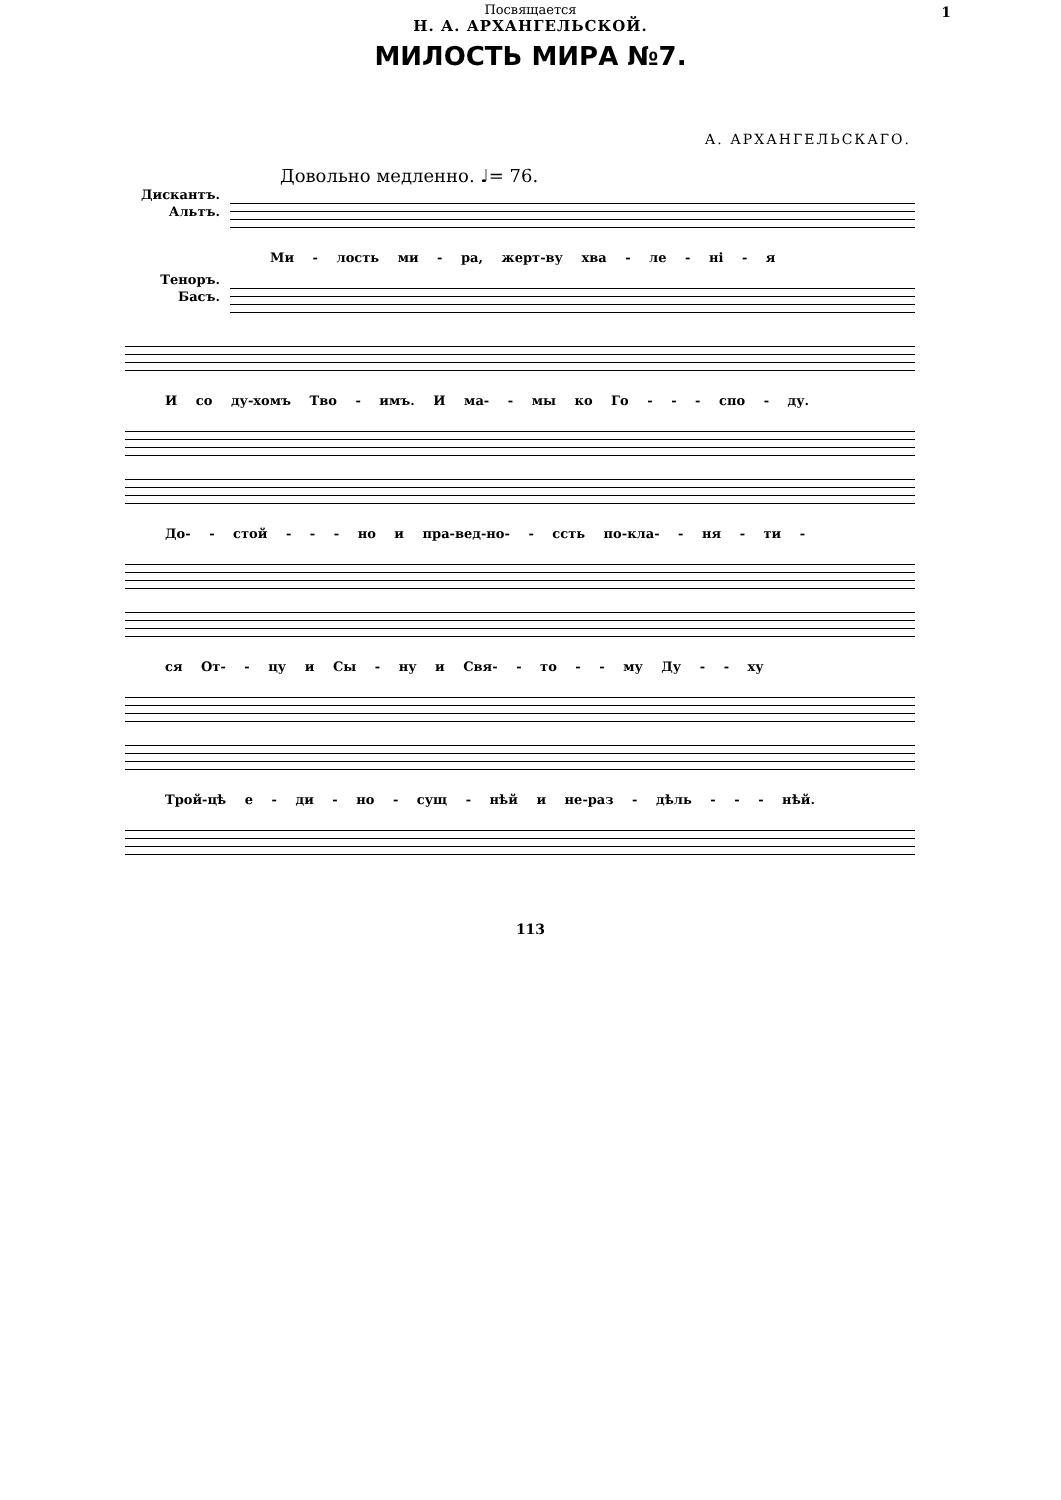1
Посвящается
Н. А. АРХАНГЕЛЬСКОЙ.
МИЛОСТЬ МИРА №7.
А. АРХАНГЕЛЬСКАГО.
Довольно медленно. ♩= 76.
Дискантъ.
Альтъ.
Теноръ.
Басъ.
Ми - лость ми - ра, жерт-ву хва - ле - ні - я
И со ду-хомъ Тво - имъ. И ма- - мы ко Го - - - спо - ду.
До- - стой - - - но и пра-вед-но- - ссть по-кла- - ня - ти -
ся От- - цу и Сы - ну и Свя- - то - - му Ду - - ху
Трой-цѣ е - ди - но - сущ - нѣй и не-раз - дѣль - - - нѣй.
113